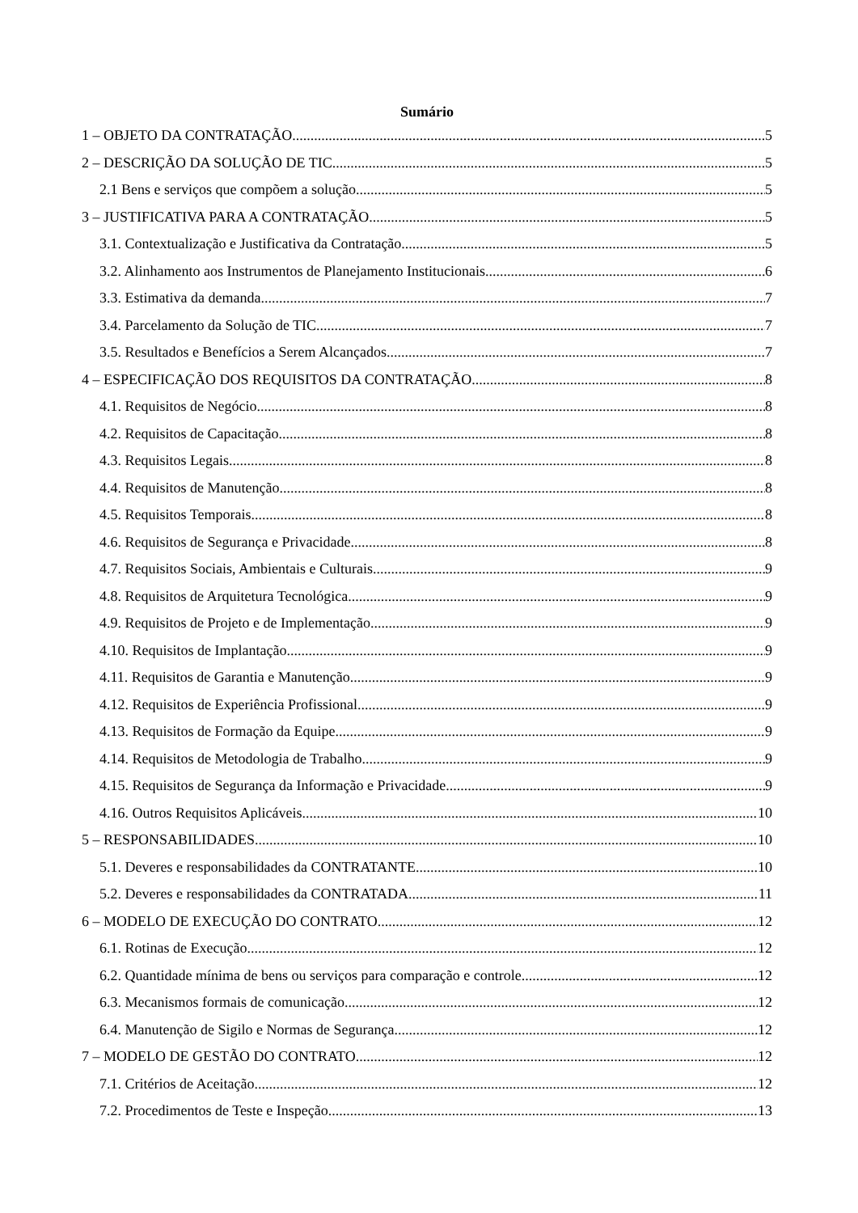Sumário
1 – OBJETO DA CONTRATAÇÃO 5
2 – DESCRIÇÃO DA SOLUÇÃO DE TIC 5
2.1 Bens e serviços que compõem a solução 5
3 – JUSTIFICATIVA PARA A CONTRATAÇÃO 5
3.1. Contextualização e Justificativa da Contratação 5
3.2. Alinhamento aos Instrumentos de Planejamento Institucionais 6
3.3. Estimativa da demanda 7
3.4. Parcelamento da Solução de TIC 7
3.5. Resultados e Benefícios a Serem Alcançados 7
4 – ESPECIFICAÇÃO DOS REQUISITOS DA CONTRATAÇÃO 8
4.1. Requisitos de Negócio 8
4.2. Requisitos de Capacitação 8
4.3. Requisitos Legais 8
4.4. Requisitos de Manutenção 8
4.5. Requisitos Temporais 8
4.6. Requisitos de Segurança e Privacidade 8
4.7. Requisitos Sociais, Ambientais e Culturais 9
4.8. Requisitos de Arquitetura Tecnológica 9
4.9. Requisitos de Projeto e de Implementação 9
4.10. Requisitos de Implantação 9
4.11. Requisitos de Garantia e Manutenção 9
4.12. Requisitos de Experiência Profissional 9
4.13. Requisitos de Formação da Equipe 9
4.14. Requisitos de Metodologia de Trabalho 9
4.15. Requisitos de Segurança da Informação e Privacidade 9
4.16. Outros Requisitos Aplicáveis 10
5 – RESPONSABILIDADES 10
5.1. Deveres e responsabilidades da CONTRATANTE 10
5.2. Deveres e responsabilidades da CONTRATADA 11
6 – MODELO DE EXECUÇÃO DO CONTRATO 12
6.1. Rotinas de Execução 12
6.2. Quantidade mínima de bens ou serviços para comparação e controle 12
6.3. Mecanismos formais de comunicação 12
6.4. Manutenção de Sigilo e Normas de Segurança 12
7 – MODELO DE GESTÃO DO CONTRATO 12
7.1. Critérios de Aceitação 12
7.2. Procedimentos de Teste e Inspeção 13